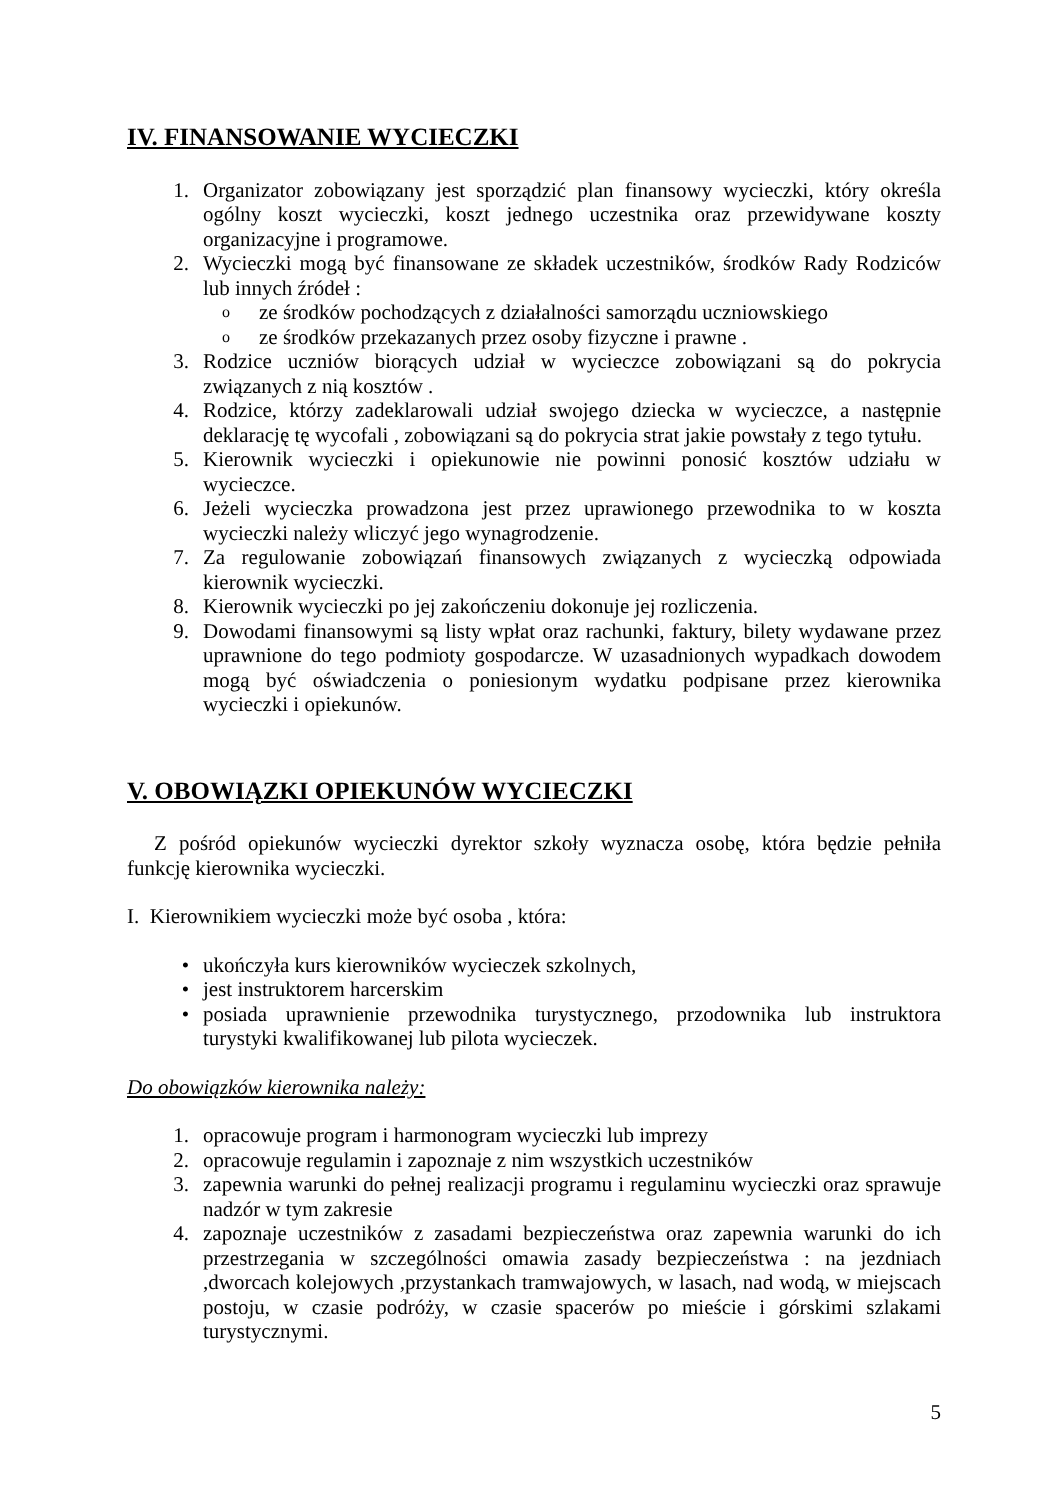IV. FINANSOWANIE WYCIECZKI
1. Organizator zobowiązany jest sporządzić plan finansowy wycieczki, który określa ogólny koszt wycieczki, koszt jednego uczestnika oraz przewidywane koszty organizacyjne i programowe.
2. Wycieczki mogą być finansowane ze składek uczestników, środków Rady Rodziców lub innych źródeł :
oze środków pochodzących z działalności samorządu uczniowskiego
oze środków przekazanych przez osoby fizyczne i prawne .
3. Rodzice uczniów biorących udział w wycieczce zobowiązani są do pokrycia związanych z nią kosztów .
4. Rodzice, którzy zadeklarowali udział swojego dziecka w wycieczce, a następnie deklarację tę wycofali , zobowiązani są do pokrycia strat jakie powstały z tego tytułu.
5. Kierownik wycieczki i opiekunowie nie powinni ponosić kosztów udziału w wycieczce.
6. Jeżeli wycieczka prowadzona jest przez uprawionego przewodnika to w koszta wycieczki należy wliczyć jego wynagrodzenie.
7. Za regulowanie zobowiązań finansowych związanych z wycieczką odpowiada kierownik wycieczki.
8. Kierownik wycieczki po jej zakończeniu dokonuje jej rozliczenia.
9. Dowodami finansowymi są listy wpłat oraz rachunki, faktury, bilety wydawane przez uprawnione do tego podmioty gospodarcze. W uzasadnionych wypadkach dowodem mogą być oświadczenia o poniesionym wydatku podpisane przez kierownika wycieczki i opiekunów.
V. OBOWIĄZKI OPIEKUNÓW WYCIECZKI
Z pośród opiekunów wycieczki dyrektor szkoły wyznacza osobę, która będzie pełniła funkcję kierownika wycieczki.
I. Kierownikiem wycieczki może być osoba , która:
• ukończyła kurs kierowników wycieczek szkolnych,
• jest instruktorem harcerskim
• posiada uprawnienie przewodnika turystycznego, przodownika lub instruktora turystyki kwalifikowanej lub pilota wycieczek.
Do obowiązków kierownika należy:
1. opracowuje program i harmonogram wycieczki lub imprezy
2. opracowuje regulamin i zapoznaje z nim wszystkich uczestników
3. zapewnia warunki do pełnej realizacji programu i regulaminu wycieczki oraz sprawuje nadzór w tym zakresie
4. zapoznaje uczestników z zasadami bezpieczeństwa oraz zapewnia warunki do ich przestrzegania w szczególności omawia zasady bezpieczeństwa : na jezdniach ,dworcach kolejowych ,przystankach tramwajowych, w lasach, nad wodą, w miejscach postoju, w czasie podróży, w czasie spacerów po mieście i górskimi szlakami turystycznymi.
5